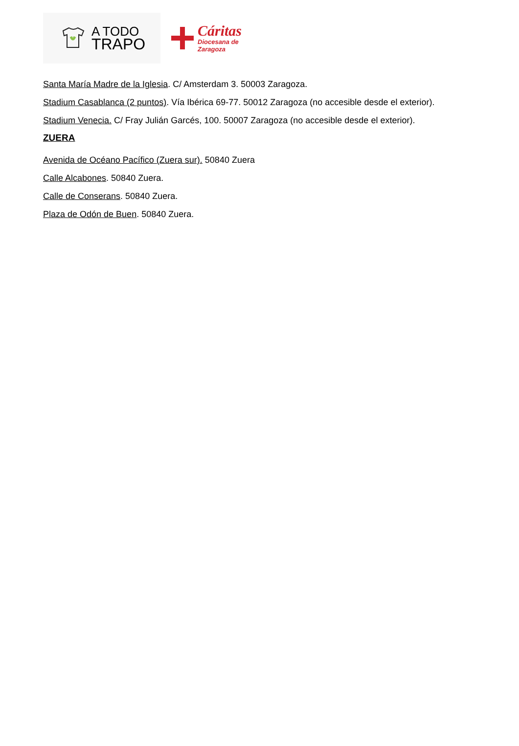A TODO
TRAPO
Cáritas
Diocesana de
Zaragoza
Santa María Madre de la Iglesia. C/ Amsterdam 3. 50003 Zaragoza.
Stadium Casablanca (2 puntos). Vía Ibérica 69-77. 50012 Zaragoza (no accesible desde el exterior).
Stadium Venecia. C/ Fray Julián Garcés, 100. 50007 Zaragoza (no accesible desde el exterior).
ZUERA
Avenida de Océano Pacífico (Zuera sur). 50840 Zuera
Calle Alcabones. 50840 Zuera.
Calle de Conserans. 50840 Zuera.
Plaza de Odón de Buen. 50840 Zuera.